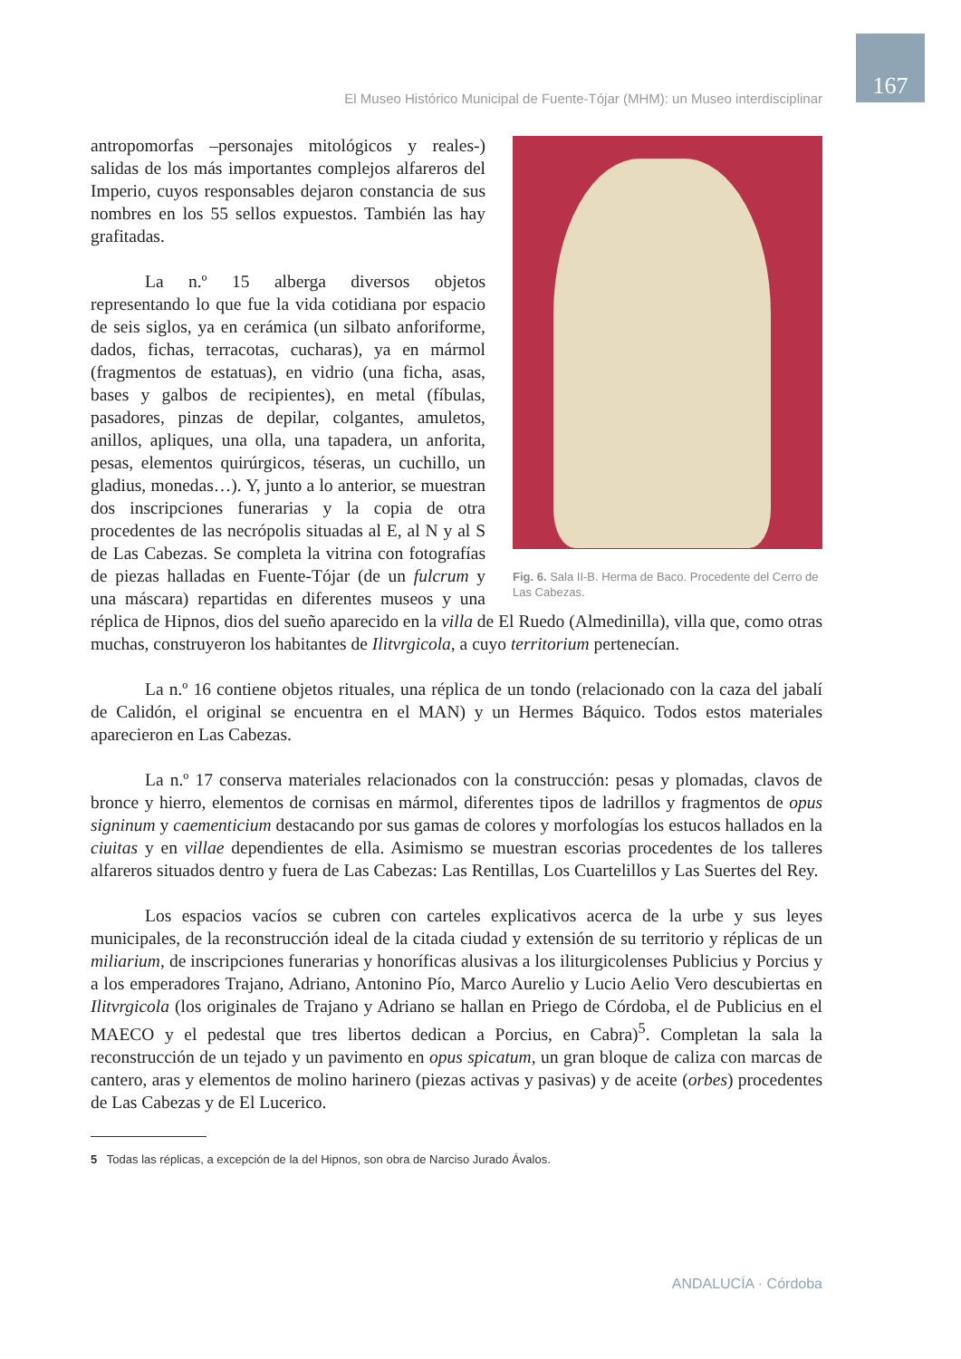167
El Museo Histórico Municipal de Fuente-Tójar (MHM): un Museo interdisciplinar
Fig. 6. Sala II-B. Herma de Baco. Procedente del Cerro de Las Cabezas.
antropomorfas –personajes mitológicos y reales-) salidas de los más importantes complejos alfareros del Imperio, cuyos responsables dejaron constancia de sus nombres en los 55 sellos expuestos. También las hay grafitadas.
La n.º 15 alberga diversos objetos representando lo que fue la vida cotidiana por espacio de seis siglos, ya en cerámica (un silbato anforiforme, dados, fichas, terracotas, cucharas), ya en mármol (fragmentos de estatuas), en vidrio (una ficha, asas, bases y galbos de recipientes), en metal (fíbulas, pasadores, pinzas de depilar, colgantes, amuletos, anillos, apliques, una olla, una tapadera, un anforita, pesas, elementos quirúrgicos, téseras, un cuchillo, un gladius, monedas…). Y, junto a lo anterior, se muestran dos inscripciones funerarias y la copia de otra procedentes de las necrópolis situadas al E, al N y al S de Las Cabezas. Se completa la vitrina con fotografías de piezas halladas en Fuente-Tójar (de un fulcrum y una máscara) repartidas en diferentes museos y una réplica de Hipnos, dios del sueño aparecido en la villa de El Ruedo (Almedinilla), villa que, como otras muchas, construyeron los habitantes de Ilitvrgicola, a cuyo territorium pertenecían.
La n.º 16 contiene objetos rituales, una réplica de un tondo (relacionado con la caza del jabalí de Calidón, el original se encuentra en el MAN) y un Hermes Báquico. Todos estos materiales aparecieron en Las Cabezas.
La n.º 17 conserva materiales relacionados con la construcción: pesas y plomadas, clavos de bronce y hierro, elementos de cornisas en mármol, diferentes tipos de ladrillos y fragmentos de opus signinum y caementicium destacando por sus gamas de colores y morfologías los estucos hallados en la ciuitas y en villae dependientes de ella. Asimismo se muestran escorias procedentes de los talleres alfareros situados dentro y fuera de Las Cabezas: Las Rentillas, Los Cuartelillos y Las Suertes del Rey.
Los espacios vacíos se cubren con carteles explicativos acerca de la urbe y sus leyes municipales, de la reconstrucción ideal de la citada ciudad y extensión de su territorio y réplicas de un miliarium, de inscripciones funerarias y honoríficas alusivas a los iliturgicolenses Publicius y Porcius y a los emperadores Trajano, Adriano, Antonino Pío, Marco Aurelio y Lucio Aelio Vero descubiertas en Ilitvrgicola (los originales de Trajano y Adriano se hallan en Priego de Córdoba, el de Publicius en el MAECO y el pedestal que tres libertos dedican a Porcius, en Cabra)<sup>5</sup>. Completan la sala la reconstrucción de un tejado y un pavimento en opus spicatum, un gran bloque de caliza con marcas de cantero, aras y elementos de molino harinero (piezas activas y pasivas) y de aceite (orbes) procedentes de Las Cabezas y de El Lucerico.
5 Todas las réplicas, a excepción de la del Hipnos, son obra de Narciso Jurado Ávalos.
ANDALUCÍA · Córdoba